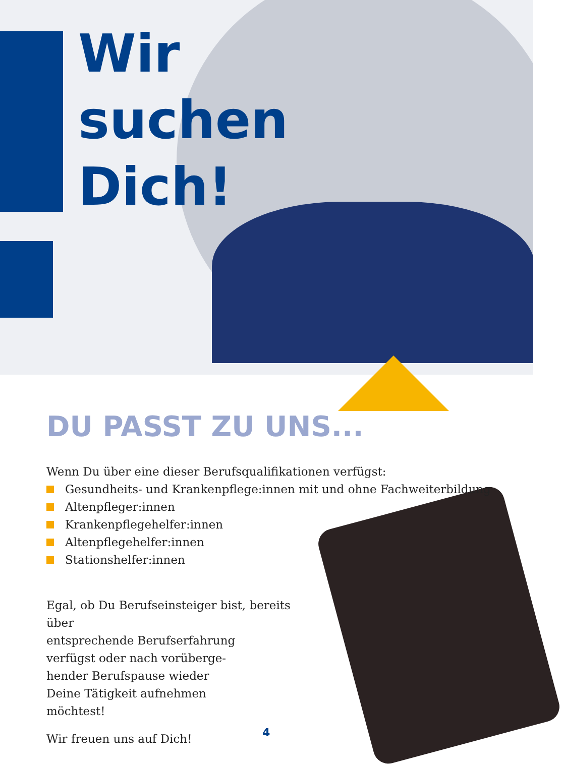Wir
suchen
Dich!
DU PASST ZU UNS...
Wenn Du über eine dieser Berufsqualifikationen verfügst:
Gesundheits- und Krankenpflege:innen mit und ohne Fachweiterbildung
Altenpfleger:innen
Krankenpflegehelfer:innen
Altenpflegehelfer:innen
Stationshelfer:innen
Egal, ob Du Berufseinsteiger bist, bereits über
entsprechende Berufserfahrung
verfügst oder nach vorüberge-
hender Berufspause wieder
Deine Tätigkeit aufnehmen
möchtest!
Wir freuen uns auf Dich!
4